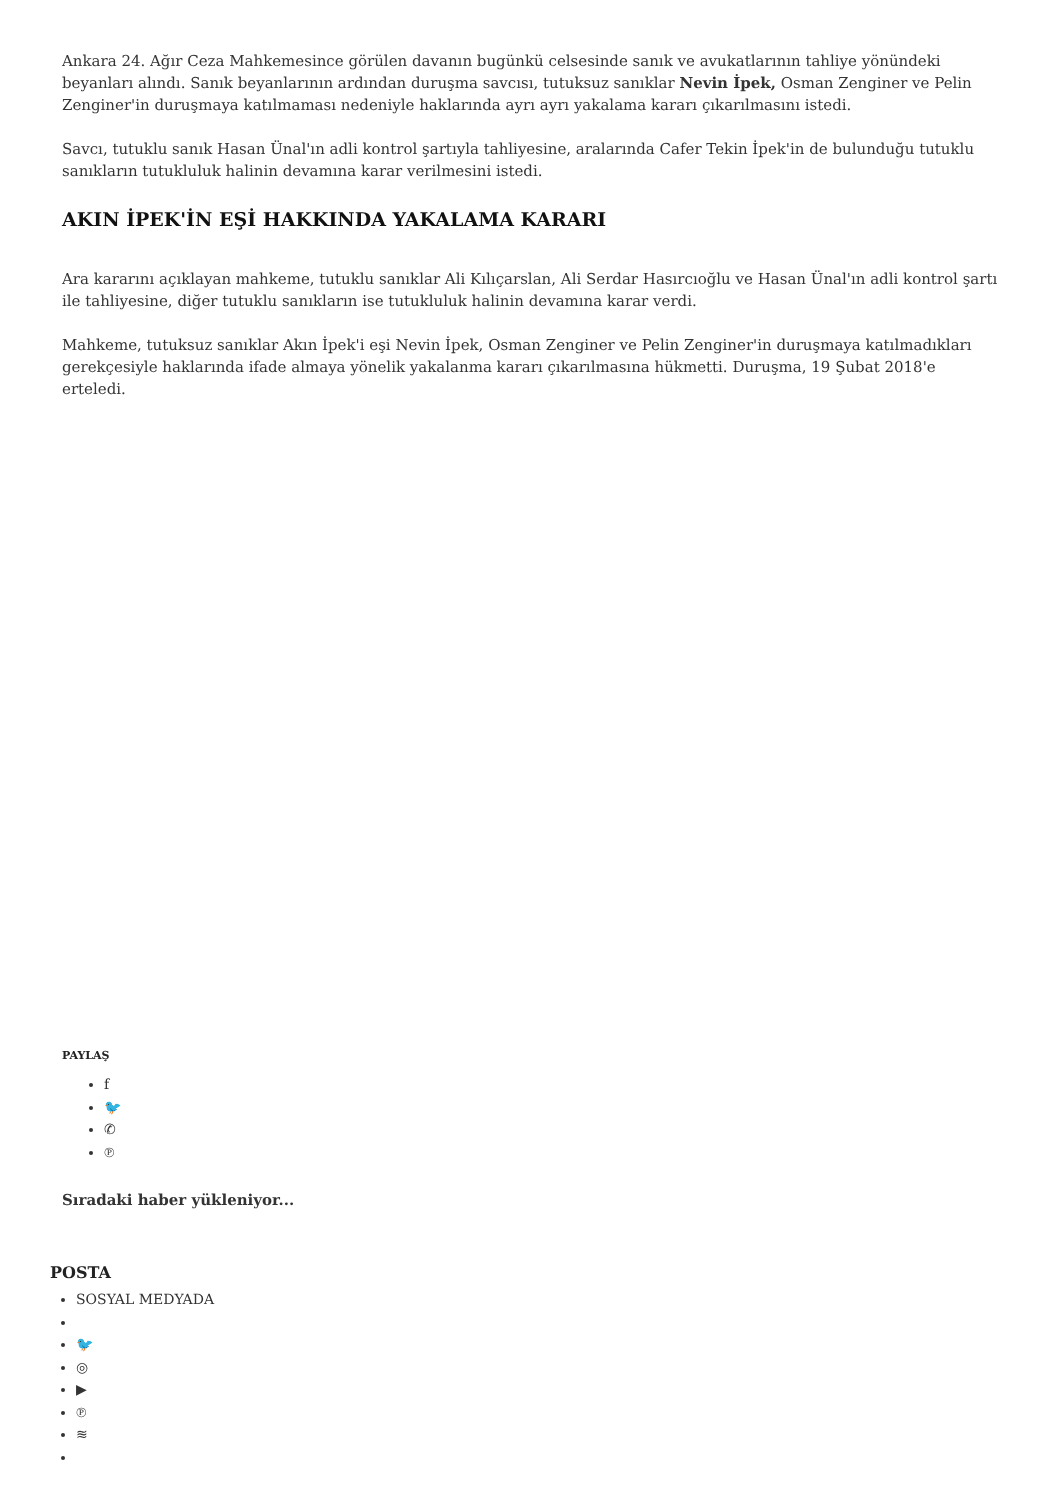Ankara 24. Ağır Ceza Mahkemesince görülen davanın bugünkü celsesinde sanık ve avukatlarının tahliye yönündeki beyanları alındı. Sanık beyanlarının ardından duruşma savcısı, tutuksuz sanıklar Nevin İpek, Osman Zenginer ve Pelin Zenginer'in duruşmaya katılmaması nedeniyle haklarında ayrı ayrı yakalama kararı çıkarılmasını istedi.
Savcı, tutuklu sanık Hasan Ünal'ın adli kontrol şartıyla tahliyesine, aralarında Cafer Tekin İpek'in de bulunduğu tutuklu sanıkların tutukluluk halinin devamına karar verilmesini istedi.
AKIN İPEK'İN EŞİ HAKKINDA YAKALAMA KARARI
Ara kararını açıklayan mahkeme, tutuklu sanıklar Ali Kılıçarslan, Ali Serdar Hasırcıoğlu ve Hasan Ünal'ın adli kontrol şartı ile tahliyesine, diğer tutuklu sanıkların ise tutukluluk halinin devamına karar verdi.
Mahkeme, tutuksuz sanıklar Akın İpek'i eşi Nevin İpek, Osman Zenginer ve Pelin Zenginer'in duruşmaya katılmadıkları gerekçesiyle haklarında ifade almaya yönelik yakalanma kararı çıkarılmasına hükmetti. Duruşma, 19 Şubat 2018'e erteledi.
PAYLAŞ
f
🐦
✆
℗
Sıradaki haber yükleniyor...
POSTA
SOSYAL MEDYADA
🐦
◎
▶
℗
≋